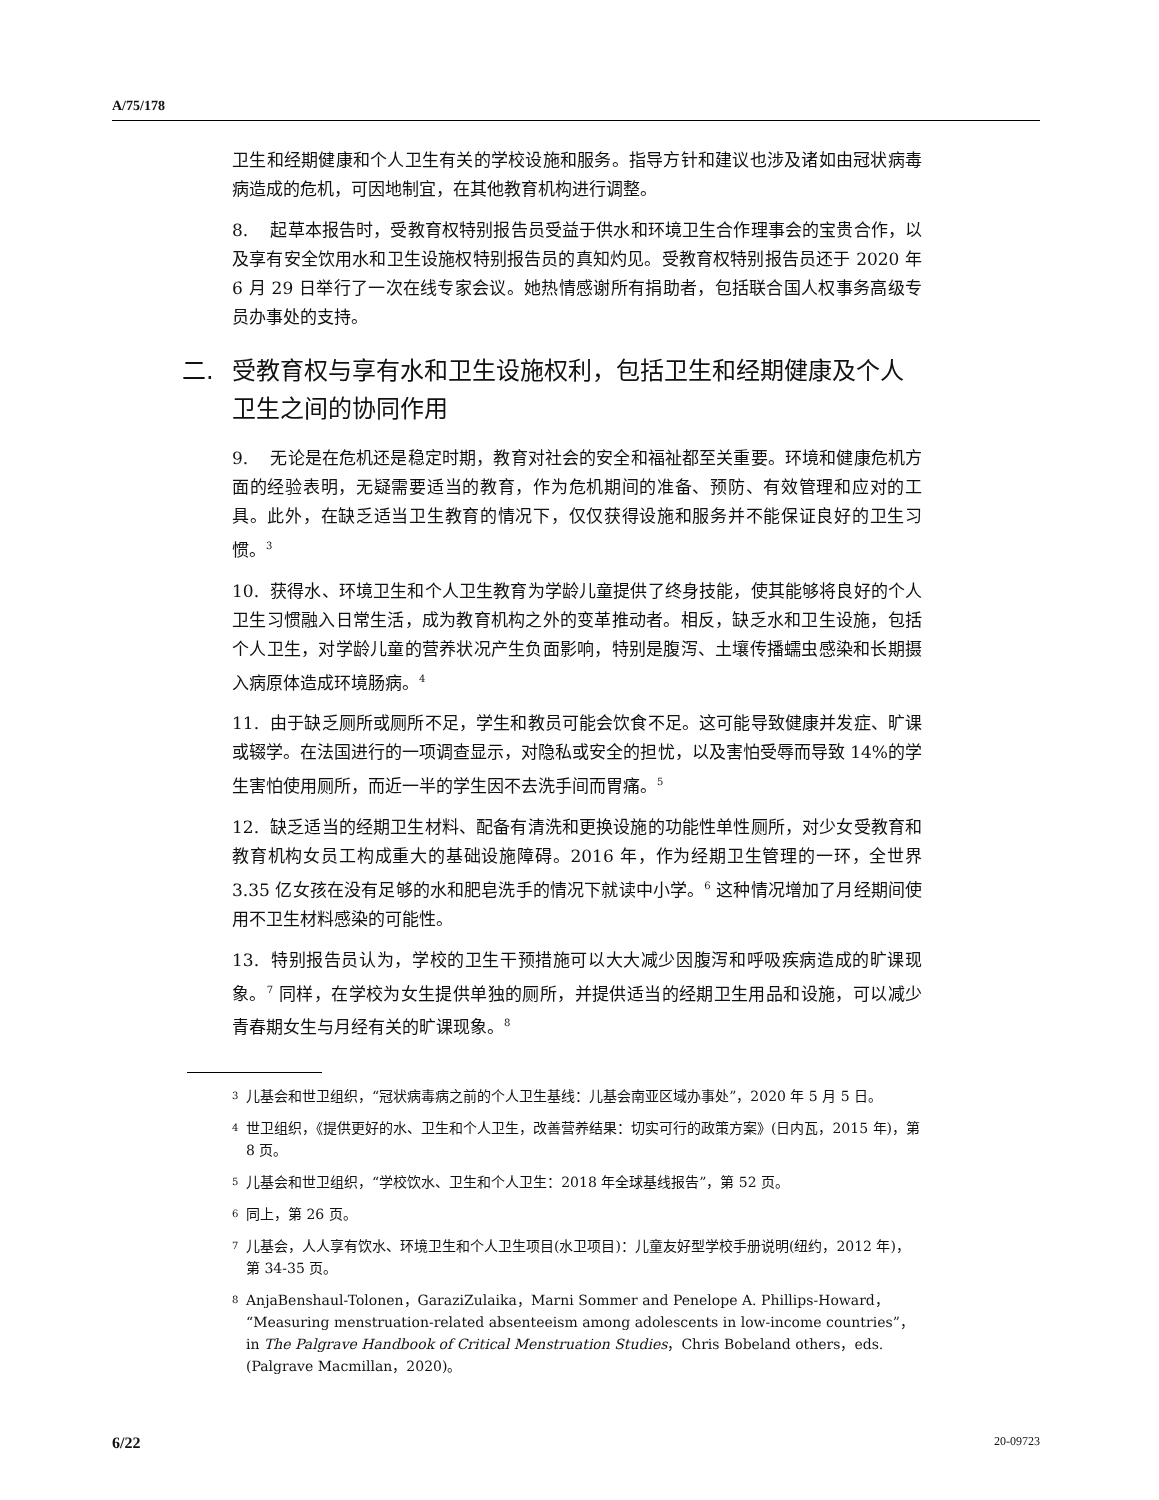A/75/178
卫生和经期健康和个人卫生有关的学校设施和服务。指导方针和建议也涉及诸如由冠状病毒病造成的危机，可因地制宜，在其他教育机构进行调整。
8. 起草本报告时，受教育权特别报告员受益于供水和环境卫生合作理事会的宝贵合作，以及享有安全饮用水和卫生设施权特别报告员的真知灼见。受教育权特别报告员还于 2020 年 6 月 29 日举行了一次在线专家会议。她热情感谢所有捐助者，包括联合国人权事务高级专员办事处的支持。
二. 受教育权与享有水和卫生设施权利，包括卫生和经期健康及个人卫生之间的协同作用
9. 无论是在危机还是稳定时期，教育对社会的安全和福祉都至关重要。环境和健康危机方面的经验表明，无疑需要适当的教育，作为危机期间的准备、预防、有效管理和应对的工具。此外，在缺乏适当卫生教育的情况下，仅仅获得设施和服务并不能保证良好的卫生习惯。<sup>3</sup>
10. 获得水、环境卫生和个人卫生教育为学龄儿童提供了终身技能，使其能够将良好的个人卫生习惯融入日常生活，成为教育机构之外的变革推动者。相反，缺乏水和卫生设施，包括个人卫生，对学龄儿童的营养状况产生负面影响，特别是腹泻、土壤传播蠕虫感染和长期摄入病原体造成环境肠病。<sup>4</sup>
11. 由于缺乏厕所或厕所不足，学生和教员可能会饮食不足。这可能导致健康并发症、旷课或辍学。在法国进行的一项调查显示，对隐私或安全的担忧，以及害怕受辱而导致 14%的学生害怕使用厕所，而近一半的学生因不去洗手间而胃痛。<sup>5</sup>
12. 缺乏适当的经期卫生材料、配备有清洗和更换设施的功能性单性厕所，对少女受教育和教育机构女员工构成重大的基础设施障碍。2016 年，作为经期卫生管理的一环，全世界 3.35 亿女孩在没有足够的水和肥皂洗手的情况下就读中小学。<sup>6</sup> 这种情况增加了月经期间使用不卫生材料感染的可能性。
13. 特别报告员认为，学校的卫生干预措施可以大大减少因腹泻和呼吸疾病造成的旷课现象。<sup>7</sup> 同样，在学校为女生提供单独的厕所，并提供适当的经期卫生用品和设施，可以减少青春期女生与月经有关的旷课现象。<sup>8</sup>
3 儿基会和世卫组织，“冠状病毒病之前的个人卫生基线：儿基会南亚区域办事处”，2020 年 5 月 5 日。
4 世卫组织，《提供更好的水、卫生和个人卫生，改善营养结果：切实可行的政策方案》(日内瓦，2015 年)，第 8 页。
5 儿基会和世卫组织，“学校饮水、卫生和个人卫生：2018 年全球基线报告”，第 52 页。
6 同上，第 26 页。
7 儿基会，人人享有饮水、环境卫生和个人卫生项目(水卫项目)：儿童友好型学校手册说明(纽约，2012 年)，第 34-35 页。
8 AnjaBenshaul-Tolonen，GaraziZulaika，Marni Sommer and Penelope A. Phillips-Howard，“Measuring menstruation-related absenteeism among adolescents in low-income countries”， in The Palgrave Handbook of Critical Menstruation Studies，Chris Bobeland others，eds.(Palgrave Macmillan，2020)。
6/22 20-09723